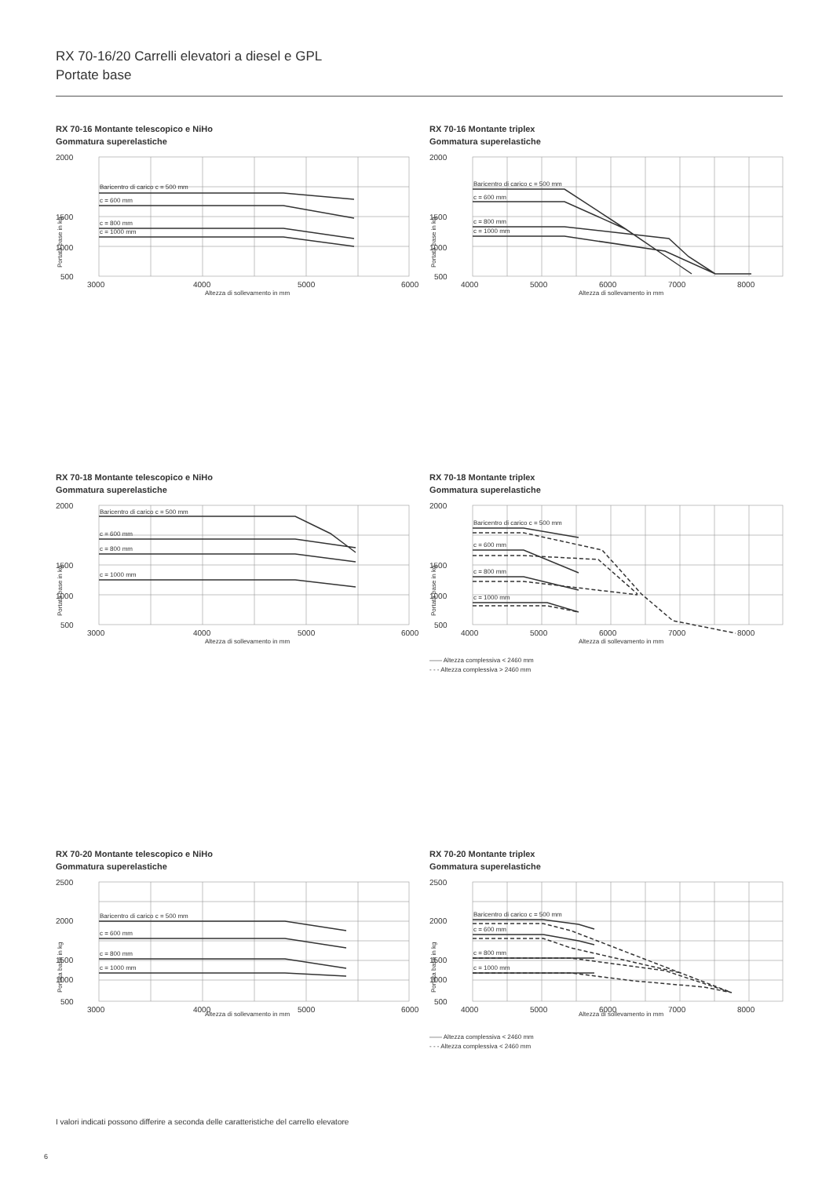RX 70-16/20 Carrelli elevatori a diesel e GPL
Portate base
RX 70-16 Montante telescopico e NiHo
Gommatura superelastiche
2000
1500
1000
500
3000
4000
5000
6000
Altezza di sollevamento in mm
Portata base in kg
Baricentro di carico c = 500 mm
c = 600 mm
c = 800 mm
c = 1000 mm
RX 70-16 Montante triplex
Gommatura superelastiche
2000
1500
1000
500
4000
5000
6000
7000
8000
Altezza di sollevamento in mm
Portata base in kg
Baricentro di carico c = 500 mm
c = 600 mm
c = 800 mm
c = 1000 mm
RX 70-18 Montante telescopico e NiHo
Gommatura superelastiche
2000
1500
1000
500
3000
4000
5000
6000
Altezza di sollevamento in mm
Portata base in kg
Baricentro di carico c = 500 mm
c = 600 mm
c = 800 mm
c = 1000 mm
RX 70-18 Montante triplex
Gommatura superelastiche
2000
1500
1000
500
4000
5000
6000
7000
8000
Altezza di sollevamento in mm
Portata base in kg
Baricentro di carico c = 500 mm
c = 600 mm
c = 800 mm
c = 1000 mm
—— Altezza complessiva < 2460 mm
- - - Altezza complessiva > 2460 mm
RX 70-20 Montante telescopico e NiHo
Gommatura superelastiche
2500
2000
1500
1000
500
3000
4000
5000
6000
Altezza di sollevamento in mm
Portata base in kg
Baricentro di carico c = 500 mm
c = 600 mm
c = 800 mm
c = 1000 mm
RX 70-20 Montante triplex
Gommatura superelastiche
2500
2000
1500
1000
500
4000
5000
6000
7000
8000
Altezza di sollevamento in mm
Portata base in kg
Baricentro di carico c = 500 mm
c = 600 mm
c = 800 mm
c = 1000 mm
—— Altezza complessiva < 2460 mm
- - - Altezza complessiva < 2460 mm
I valori indicati possono differire a seconda delle caratteristiche del carrello elevatore
6